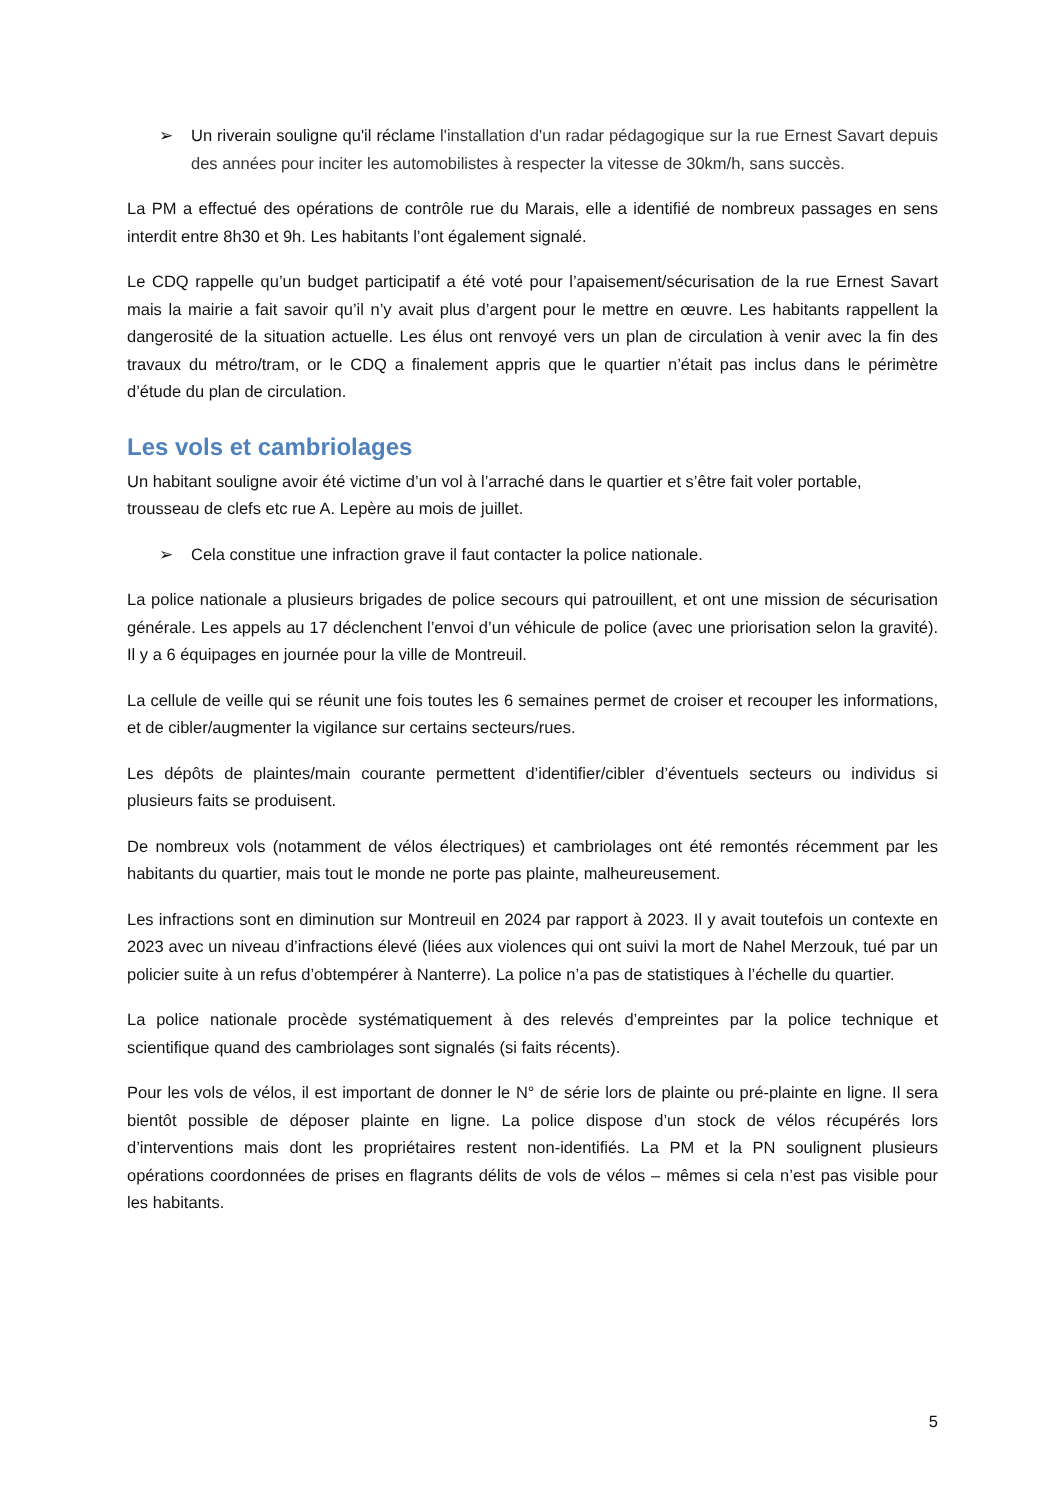➢ Un riverain souligne qu'il réclame l'installation d'un radar pédagogique sur la rue Ernest Savart depuis des années pour inciter les automobilistes à respecter la vitesse de 30km/h, sans succès.
La PM a effectué des opérations de contrôle rue du Marais, elle a identifié de nombreux passages en sens interdit entre 8h30 et 9h. Les habitants l’ont également signalé.
Le CDQ rappelle qu’un budget participatif a été voté pour l’apaisement/sécurisation de la rue Ernest Savart mais la mairie a fait savoir qu’il n’y avait plus d’argent pour le mettre en œuvre. Les habitants rappellent la dangerosité de la situation actuelle. Les élus ont renvoyé vers un plan de circulation à venir avec la fin des travaux du métro/tram, or le CDQ a finalement appris que le quartier n’était pas inclus dans le périmètre d’étude du plan de circulation.
Les vols et cambriolages
Un habitant souligne avoir été victime d’un vol à l’arraché dans le quartier et s’être fait voler portable, trousseau de clefs etc rue A. Lepère au mois de juillet.
➢ Cela constitue une infraction grave il faut contacter la police nationale.
La police nationale a plusieurs brigades de police secours qui patrouillent, et ont une mission de sécurisation générale. Les appels au 17 déclenchent l’envoi d’un véhicule de police (avec une priorisation selon la gravité). Il y a 6 équipages en journée pour la ville de Montreuil.
La cellule de veille qui se réunit une fois toutes les 6 semaines permet de croiser et recouper les informations, et de cibler/augmenter la vigilance sur certains secteurs/rues.
Les dépôts de plaintes/main courante permettent d’identifier/cibler d’éventuels secteurs ou individus si plusieurs faits se produisent.
De nombreux vols (notamment de vélos électriques) et cambriolages ont été remontés récemment par les habitants du quartier, mais tout le monde ne porte pas plainte, malheureusement.
Les infractions sont en diminution sur Montreuil en 2024 par rapport à 2023. Il y avait toutefois un contexte en 2023 avec un niveau d’infractions élevé (liées aux violences qui ont suivi la mort de Nahel Merzouk, tué par un policier suite à un refus d’obtempérer à Nanterre). La police n’a pas de statistiques à l’échelle du quartier.
La police nationale procède systématiquement à des relevés d’empreintes par la police technique et scientifique quand des cambriolages sont signalés (si faits récents).
Pour les vols de vélos, il est important de donner le N° de série lors de plainte ou pré-plainte en ligne. Il sera bientôt possible de déposer plainte en ligne. La police dispose d’un stock de vélos récupérés lors d’interventions mais dont les propriétaires restent non-identifiés. La PM et la PN soulignent plusieurs opérations coordonnées de prises en flagrants délits de vols de vélos – mêmes si cela n’est pas visible pour les habitants.
5